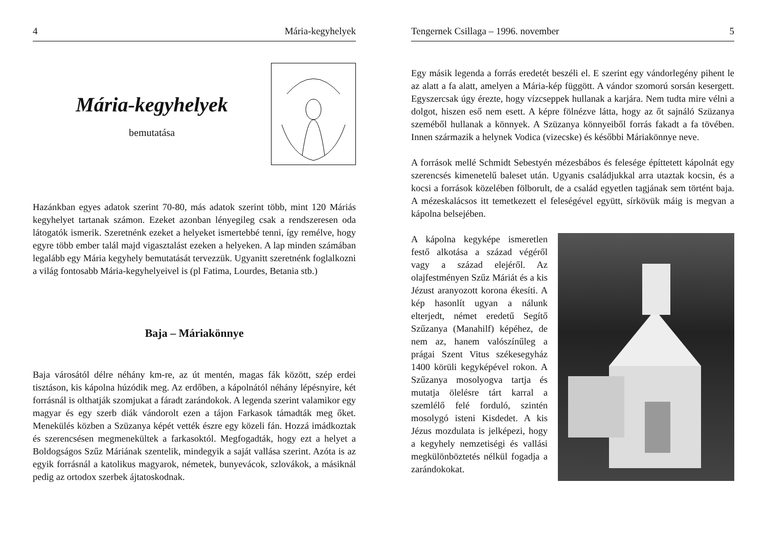4 Mária-kegyhelyek
Mária-kegyhelyek
bemutatása
Hazánkban egyes adatok szerint 70-80, más adatok szerint több, mint 120 Máriás kegyhelyet tartanak számon. Ezeket azonban lényegileg csak a rendszeresen oda látogatók ismerik. Szeretnénk ezeket a helyeket ismertebbé tenni, így remélve, hogy egyre több ember talál majd vigasztalást ezeken a helyeken. A lap minden számában legalább egy Mária kegyhely bemutatását tervezzük. Ugyanitt szeretnénk foglalkozni a világ fontosabb Mária-kegyhelyeivel is (pl Fatima, Lourdes, Betania stb.)
Baja – Máriakönnye
Baja városától délre néhány km-re, az út mentén, magas fák között, szép erdei tisztáson, kis kápolna húzódik meg. Az erdőben, a kápolnától néhány lépésnyire, két forrásnál is olthatják szomjukat a fáradt zarándokok. A legenda szerint valamikor egy magyar és egy szerb diák vándorolt ezen a tájon Farkasok támadták meg őket. Menekülés közben a Szüzanya képét vették észre egy közeli fán. Hozzá imádkoztak és szerencsésen megmenekültek a farkasoktól. Megfogadták, hogy ezt a helyet a Boldogságos Szűz Máriának szentelik, mindegyik a saját vallása szerint. Azóta is az egyik forrásnál a katolikus magyarok, németek, bunyevácok, szlovákok, a másiknál pedig az ortodox szerbek ájtatoskodnak.
Tengernek Csillaga – 1996. november 5
Egy másik legenda a forrás eredetét beszéli el. E szerint egy vándorlegény pihent le az alatt a fa alatt, amelyen a Mária-kép függött. A vándor szomorú sorsán kesergett. Egyszercsak úgy érezte, hogy vízcseppek hullanak a karjára. Nem tudta mire vélni a dolgot, hiszen eső nem esett. A képre fölnézve látta, hogy az őt sajnáló Szüzanya szeméből hullanak a könnyek. A Szüzanya könnyeiből forrás fakadt a fa tövében. Innen származik a helynek Vodica (vizecske) és későbbi Máriakönnye neve.
A források mellé Schmidt Sebestyén mézesbábos és felesége építtetett kápolnát egy szerencsés kimenetelű baleset után. Ugyanis családjukkal arra utaztak kocsin, és a kocsi a források közelében fölborult, de a család egyetlen tagjának sem történt baja. A mézeskalácsos itt temetkezett el feleségével együtt, sírkövük máig is megvan a kápolna belsejében.
A kápolna kegyképe ismeretlen festő alkotása a század végéről vagy a század elejéről. Az olajfestményen Szűz Máriát és a kis Jézust aranyozott korona ékesíti. A kép hasonlít ugyan a nálunk elterjedt, német eredetű Segítő Szűzanya (Manahilf) képéhez, de nem az, hanem valószínűleg a prágai Szent Vitus székesegyház 1400 körüli kegyképével rokon. A Szűzanya mosolyogva tartja és mutatja ölelésre tárt karral a szemlélő felé forduló, szintén mosolygó isteni Kisdedet. A kis Jézus mozdulata is jelképezi, hogy a kegyhely nemzetiségi és vallási megkülönböztetés nélkül fogadja a zarándokokat.